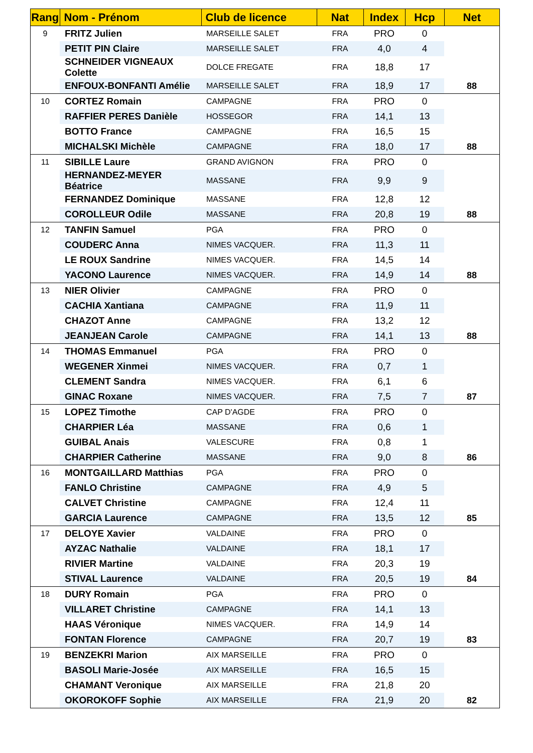| Rang | Nom - Prénom | Club de licence | Nat | Index | Hcp | Net |
| --- | --- | --- | --- | --- | --- | --- |
| 9 | FRITZ Julien | MARSEILLE SALET | FRA | PRO | 0 | |
| | PETIT PIN Claire | MARSEILLE SALET | FRA | 4,0 | 4 | |
| | SCHNEIDER VIGNEAUX Colette | DOLCE FREGATE | FRA | 18,8 | 17 | |
| | ENFOUX-BONFANTI Amélie | MARSEILLE SALET | FRA | 18,9 | 17 | 88 |
| 10 | CORTEZ Romain | CAMPAGNE | FRA | PRO | 0 | |
| | RAFFIER PERES Danièle | HOSSEGOR | FRA | 14,1 | 13 | |
| | BOTTO France | CAMPAGNE | FRA | 16,5 | 15 | |
| | MICHALSKI Michèle | CAMPAGNE | FRA | 18,0 | 17 | 88 |
| 11 | SIBILLE Laure | GRAND AVIGNON | FRA | PRO | 0 | |
| | HERNANDEZ-MEYER Béatrice | MASSANE | FRA | 9,9 | 9 | |
| | FERNANDEZ Dominique | MASSANE | FRA | 12,8 | 12 | |
| | COROLLEUR Odile | MASSANE | FRA | 20,8 | 19 | 88 |
| 12 | TANFIN Samuel | PGA | FRA | PRO | 0 | |
| | COUDERC Anna | NIMES VACQUER. | FRA | 11,3 | 11 | |
| | LE ROUX Sandrine | NIMES VACQUER. | FRA | 14,5 | 14 | |
| | YACONO Laurence | NIMES VACQUER. | FRA | 14,9 | 14 | 88 |
| 13 | NIER Olivier | CAMPAGNE | FRA | PRO | 0 | |
| | CACHIA Xantiana | CAMPAGNE | FRA | 11,9 | 11 | |
| | CHAZOT Anne | CAMPAGNE | FRA | 13,2 | 12 | |
| | JEANJEAN Carole | CAMPAGNE | FRA | 14,1 | 13 | 88 |
| 14 | THOMAS Emmanuel | PGA | FRA | PRO | 0 | |
| | WEGENER Xinmei | NIMES VACQUER. | FRA | 0,7 | 1 | |
| | CLEMENT Sandra | NIMES VACQUER. | FRA | 6,1 | 6 | |
| | GINAC Roxane | NIMES VACQUER. | FRA | 7,5 | 7 | 87 |
| 15 | LOPEZ Timothe | CAP D'AGDE | FRA | PRO | 0 | |
| | CHARPIER Léa | MASSANE | FRA | 0,6 | 1 | |
| | GUIBAL Anais | VALESCURE | FRA | 0,8 | 1 | |
| | CHARPIER Catherine | MASSANE | FRA | 9,0 | 8 | 86 |
| 16 | MONTGAILLARD Matthias | PGA | FRA | PRO | 0 | |
| | FANLO Christine | CAMPAGNE | FRA | 4,9 | 5 | |
| | CALVET Christine | CAMPAGNE | FRA | 12,4 | 11 | |
| | GARCIA Laurence | CAMPAGNE | FRA | 13,5 | 12 | 85 |
| 17 | DELOYE Xavier | VALDAINE | FRA | PRO | 0 | |
| | AYZAC Nathalie | VALDAINE | FRA | 18,1 | 17 | |
| | RIVIER Martine | VALDAINE | FRA | 20,3 | 19 | |
| | STIVAL Laurence | VALDAINE | FRA | 20,5 | 19 | 84 |
| 18 | DURY Romain | PGA | FRA | PRO | 0 | |
| | VILLARET Christine | CAMPAGNE | FRA | 14,1 | 13 | |
| | HAAS Véronique | NIMES VACQUER. | FRA | 14,9 | 14 | |
| | FONTAN Florence | CAMPAGNE | FRA | 20,7 | 19 | 83 |
| 19 | BENZEKRI Marion | AIX MARSEILLE | FRA | PRO | 0 | |
| | BASOLI Marie-Josée | AIX MARSEILLE | FRA | 16,5 | 15 | |
| | CHAMANT Veronique | AIX MARSEILLE | FRA | 21,8 | 20 | |
| | OKOROKOFF Sophie | AIX MARSEILLE | FRA | 21,9 | 20 | 82 |